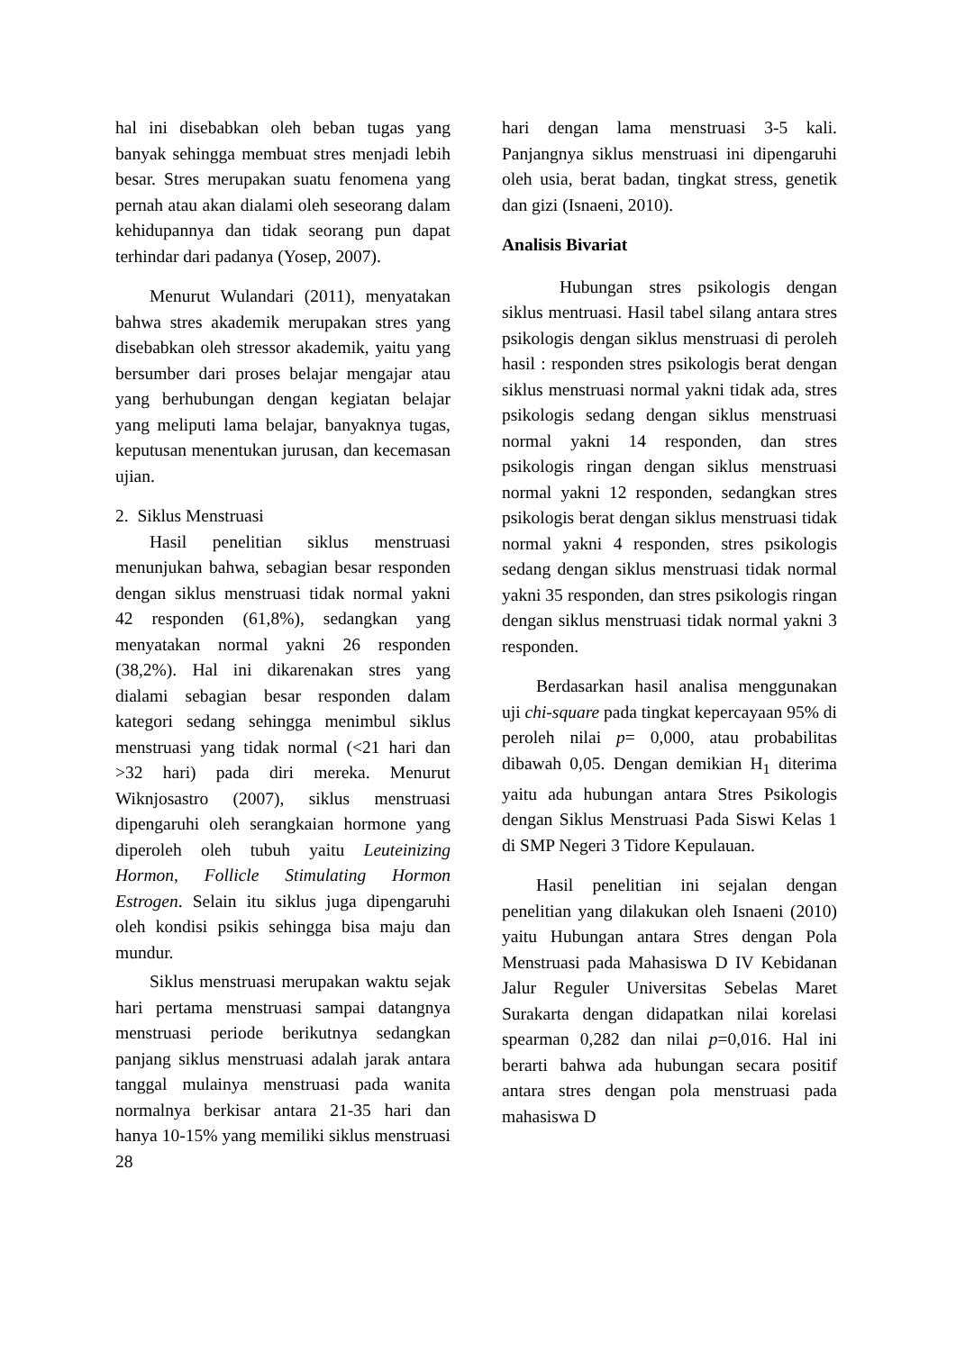hal ini disebabkan oleh beban tugas yang banyak sehingga membuat stres menjadi lebih besar. Stres merupakan suatu fenomena yang pernah atau akan dialami oleh seseorang dalam kehidupannya dan tidak seorang pun dapat terhindar dari padanya (Yosep, 2007).
Menurut Wulandari (2011), menyatakan bahwa stres akademik merupakan stres yang disebabkan oleh stressor akademik, yaitu yang bersumber dari proses belajar mengajar atau yang berhubungan dengan kegiatan belajar yang meliputi lama belajar, banyaknya tugas, keputusan menentukan jurusan, dan kecemasan ujian.
2. Siklus Menstruasi
Hasil penelitian siklus menstruasi menunjukan bahwa, sebagian besar responden dengan siklus menstruasi tidak normal yakni 42 responden (61,8%), sedangkan yang menyatakan normal yakni 26 responden (38,2%). Hal ini dikarenakan stres yang dialami sebagian besar responden dalam kategori sedang sehingga menimbul siklus menstruasi yang tidak normal (<21 hari dan >32 hari) pada diri mereka. Menurut Wiknjosastro (2007), siklus menstruasi dipengaruhi oleh serangkaian hormone yang diperoleh oleh tubuh yaitu Leuteinizing Hormon, Follicle Stimulating Hormon Estrogen. Selain itu siklus juga dipengaruhi oleh kondisi psikis sehingga bisa maju dan mundur.
Siklus menstruasi merupakan waktu sejak hari pertama menstruasi sampai datangnya menstruasi periode berikutnya sedangkan panjang siklus menstruasi adalah jarak antara tanggal mulainya menstruasi pada wanita normalnya berkisar antara 21-35 hari dan hanya 10-15% yang memiliki siklus menstruasi 28
hari dengan lama menstruasi 3-5 kali. Panjangnya siklus menstruasi ini dipengaruhi oleh usia, berat badan, tingkat stress, genetik dan gizi (Isnaeni, 2010).
Analisis Bivariat
Hubungan stres psikologis dengan siklus mentruasi. Hasil tabel silang antara stres psikologis dengan siklus menstruasi di peroleh hasil : responden stres psikologis berat dengan siklus menstruasi normal yakni tidak ada, stres psikologis sedang dengan siklus menstruasi normal yakni 14 responden, dan stres psikologis ringan dengan siklus menstruasi normal yakni 12 responden, sedangkan stres psikologis berat dengan siklus menstruasi tidak normal yakni 4 responden, stres psikologis sedang dengan siklus menstruasi tidak normal yakni 35 responden, dan stres psikologis ringan dengan siklus menstruasi tidak normal yakni 3 responden.
Berdasarkan hasil analisa menggunakan uji chi-square pada tingkat kepercayaan 95% di peroleh nilai p= 0,000, atau probabilitas dibawah 0,05. Dengan demikian H<sub>1</sub> diterima yaitu ada hubungan antara Stres Psikologis dengan Siklus Menstruasi Pada Siswi Kelas 1 di SMP Negeri 3 Tidore Kepulauan.
Hasil penelitian ini sejalan dengan penelitian yang dilakukan oleh Isnaeni (2010) yaitu Hubungan antara Stres dengan Pola Menstruasi pada Mahasiswa D IV Kebidanan Jalur Reguler Universitas Sebelas Maret Surakarta dengan didapatkan nilai korelasi spearman 0,282 dan nilai p=0,016. Hal ini berarti bahwa ada hubungan secara positif antara stres dengan pola menstruasi pada mahasiswa D